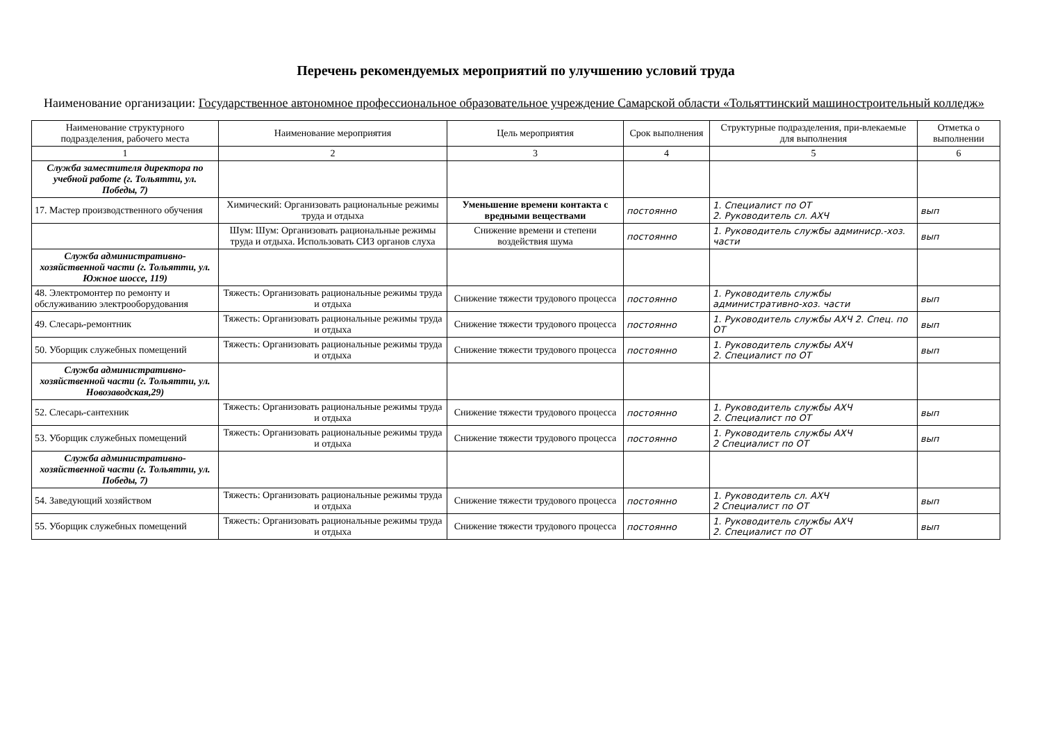Перечень рекомендуемых мероприятий по улучшению условий труда
Наименование организации: Государственное автономное профессиональное образовательное учреждение Самарской области «Тольяттинский машиностроительный колледж»
| Наименование структурного подразделения, рабочего места | Наименование мероприятия | Цель мероприятия | Срок выполнения | Структурные подразделения, при-влекаемые для выполнения | Отметка о выполнении |
| --- | --- | --- | --- | --- | --- |
| 1 | 2 | 3 | 4 | 5 | 6 |
| Служба заместителя директора по учебной работе (г. Тольятти, ул. Победы, 7) | | | | | |
| 17. Мастер производственного обучения | Химический: Организовать рациональные режимы труда и отдыха | Уменьшение времени контакта с вредными веществами | постоянно | 1. Специалист по ОТ 2. Руководитель сл. АХЧ | вып |
| | Шум: Шум: Организовать рациональные режимы труда и отдыха. Использовать СИЗ органов слуха | Снижение времени и степени воздействия шума | постоянно | 1. Руководитель службы админиср.-хоз. части | вып |
| Служба административно-хозяйственной части (г. Тольятти, ул. Южное шоссе, 119) | | | | | |
| 48. Электромонтер по ремонту и обслуживанию электрооборудования | Тяжесть: Организовать рациональные режимы труда и отдыха | Снижение тяжести трудового процесса | постоянно | 1. Руководитель службы административно-хоз. части | вып |
| 49. Слесарь-ремонтник | Тяжесть: Организовать рациональные режимы труда и отдыха | Снижение тяжести трудового процесса | постоянно | 1. Руководитель службы АХЧ 2. Спец. по ОТ | вып |
| 50. Уборщик служебных помещений | Тяжесть: Организовать рациональные режимы труда и отдыха | Снижение тяжести трудового процесса | постоянно | 1. Руководитель службы АХЧ 2. Специалист по ОТ | вып |
| Служба административно-хозяйственной части (г. Тольятти, ул. Новозаводская,29) | | | | | |
| 52. Слесарь-сантехник | Тяжесть: Организовать рациональные режимы труда и отдыха | Снижение тяжести трудового процесса | постоянно | 1. Руководитель службы АХЧ 2. Специалист по ОТ | вып |
| 53. Уборщик служебных помещений | Тяжесть: Организовать рациональные режимы труда и отдыха | Снижение тяжести трудового процесса | постоянно | 1. Руководитель службы АХЧ 2 Специалист по ОТ | вып |
| Служба административно-хозяйственной части (г. Тольятти, ул. Победы, 7) | | | | | |
| 54. Заведующий хозяйством | Тяжесть: Организовать рациональные режимы труда и отдыха | Снижение тяжести трудового процесса | постоянно | 1. Руководитель сл. АХЧ 2 Специалист по ОТ | вып |
| 55. Уборщик служебных помещений | Тяжесть: Организовать рациональные режимы труда и отдыха | Снижение тяжести трудового процесса | постоянно | 1. Руководитель службы АХЧ 2. Специалист по ОТ | вып |